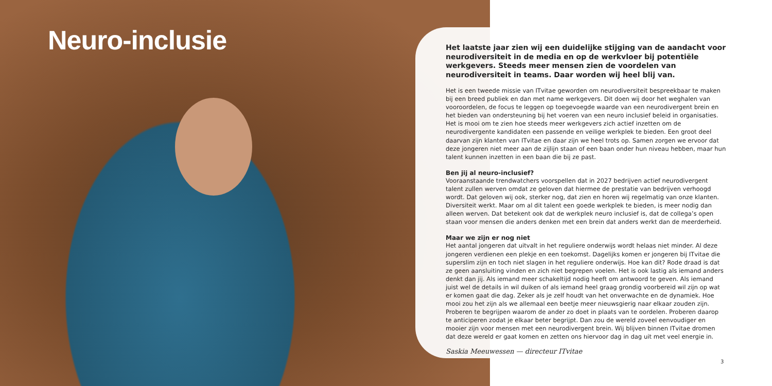Neuro-inclusie
Het laatste jaar zien wij een duidelijke stijging van de aandacht voor neurodiversiteit in de media en op de werkvloer bij potentiële werkgevers. Steeds meer mensen zien de voordelen van neurodiversiteit in teams. Daar worden wij heel blij van.
Het is een tweede missie van ITvitae geworden om neurodiversiteit bespreekbaar te maken bij een breed publiek en dan met name werkgevers. Dit doen wij door het weghalen van vooroordelen, de focus te leggen op toegevoegde waarde van een neurodivergent brein en het bieden van ondersteuning bij het voeren van een neuro inclusief beleid in organisaties. Het is mooi om te zien hoe steeds meer werkgevers zich actief inzetten om de neurodivergente kandidaten een passende en veilige werkplek te bieden. Een groot deel daarvan zijn klanten van ITvitae en daar zijn we heel trots op. Samen zorgen we ervoor dat deze jongeren niet meer aan de zijlijn staan of een baan onder hun niveau hebben, maar hun talent kunnen inzetten in een baan die bij ze past.
Ben jij al neuro-inclusief?
Vooraanstaande trendwatchers voorspellen dat in 2027 bedrijven actief neurodivergent talent zullen werven omdat ze geloven dat hiermee de prestatie van bedrijven verhoogd wordt. Dat geloven wij ook, sterker nog, dat zien en horen wij regelmatig van onze klanten. Diversiteit werkt. Maar om al dit talent een goede werkplek te bieden, is meer nodig dan alleen werven. Dat betekent ook dat de werkplek neuro inclusief is, dat de collega’s open staan voor mensen die anders denken met een brein dat anders werkt dan de meerderheid.
Maar we zijn er nog niet
Het aantal jongeren dat uitvalt in het reguliere onderwijs wordt helaas niet minder. Al deze jongeren verdienen een plekje en een toekomst. Dagelijks komen er jongeren bij ITvitae die superslim zijn en toch niet slagen in het reguliere onderwijs. Hoe kan dit? Rode draad is dat ze geen aansluiting vinden en zich niet begrepen voelen. Het is ook lastig als iemand anders denkt dan jij. Als iemand meer schakeltijd nodig heeft om antwoord te geven. Als iemand juist wel de details in wil duiken of als iemand heel graag grondig voorbereid wil zijn op wat er komen gaat die dag. Zeker als je zelf houdt van het onverwachte en de dynamiek. Hoe mooi zou het zijn als we allemaal een beetje meer nieuwsgierig naar elkaar zouden zijn. Proberen te begrijpen waarom de ander zo doet in plaats van te oordelen. Proberen daarop te anticiperen zodat je elkaar beter begrijpt. Dan zou de wereld zoveel eenvoudiger en mooier zijn voor mensen met een neurodivergent brein. Wij blijven binnen ITvitae dromen dat deze wereld er gaat komen en zetten ons hiervoor dag in dag uit met veel energie in.
Saskia Meeuwessen — directeur ITvitae
3